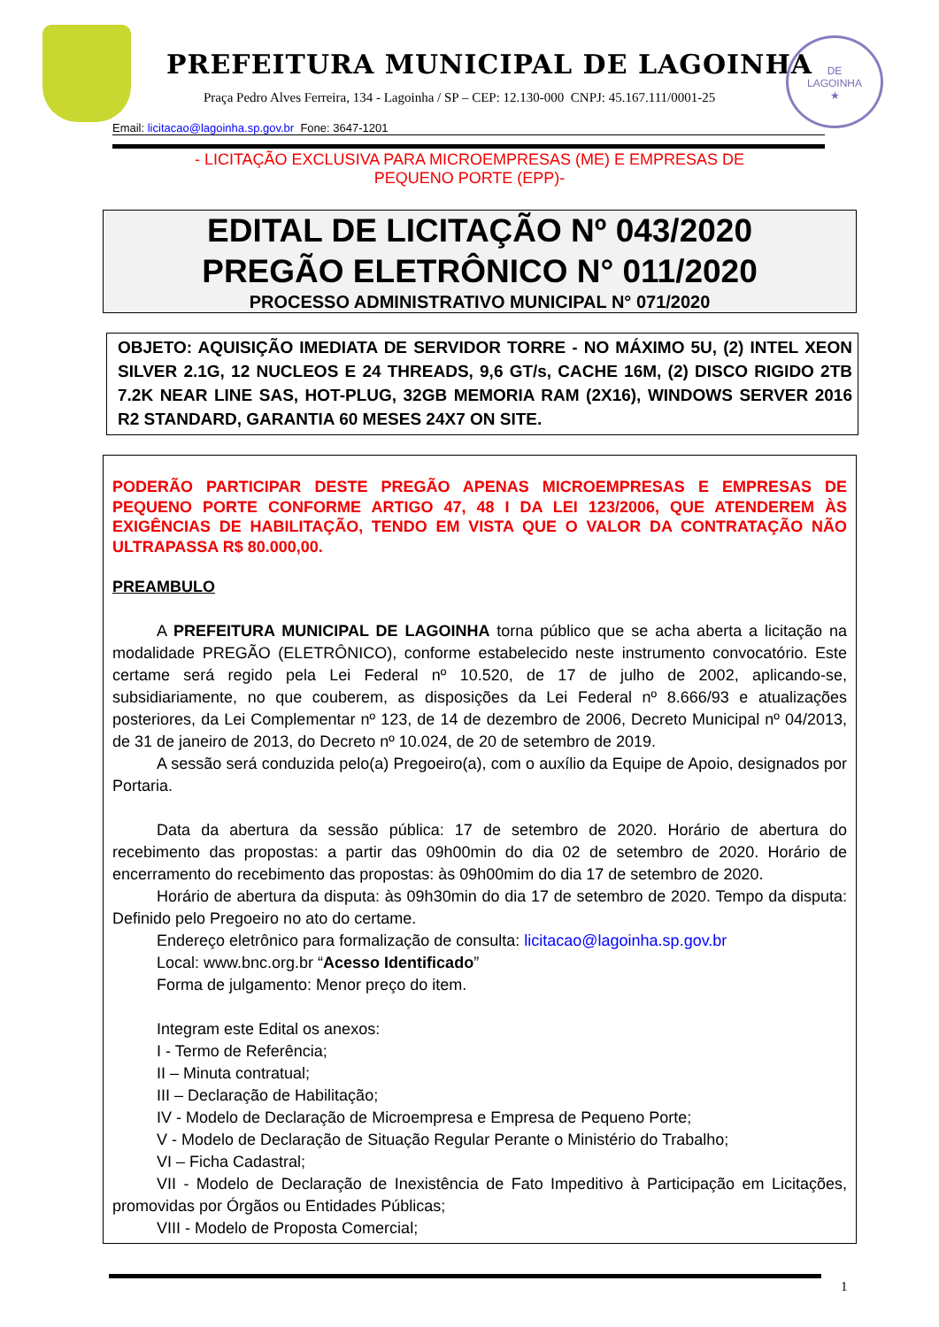PREFEITURA MUNICIPAL DE LAGOINHA
Praça Pedro Alves Ferreira, 134 - Lagoinha / SP – CEP: 12.130-000 CNPJ: 45.167.111/0001-25
DE
LAGOINHA
★
Email: licitacao@lagoinha.sp.gov.br Fone: 3647-1201
- LICITAÇÃO EXCLUSIVA PARA MICROEMPRESAS (ME) E EMPRESAS DE
PEQUENO PORTE (EPP)-
EDITAL DE LICITAÇÃO Nº 043/2020
PREGÃO ELETRÔNICO N° 011/2020
PROCESSO ADMINISTRATIVO MUNICIPAL N° 071/2020
OBJETO: AQUISIÇÃO IMEDIATA DE SERVIDOR TORRE - NO MÁXIMO 5U, (2) INTEL XEON SILVER 2.1G, 12 NUCLEOS E 24 THREADS, 9,6 GT/s, CACHE 16M, (2) DISCO RIGIDO 2TB 7.2K NEAR LINE SAS, HOT-PLUG, 32GB MEMORIA RAM (2X16), WINDOWS SERVER 2016 R2 STANDARD, GARANTIA 60 MESES 24X7 ON SITE.
PODERÃO PARTICIPAR DESTE PREGÃO APENAS MICROEMPRESAS E EMPRESAS DE PEQUENO PORTE CONFORME ARTIGO 47, 48 I DA LEI 123/2006, QUE ATENDEREM ÀS EXIGÊNCIAS DE HABILITAÇÃO, TENDO EM VISTA QUE O VALOR DA CONTRATAÇÃO NÃO ULTRAPASSA R$ 80.000,00.
PREAMBULO
A PREFEITURA MUNICIPAL DE LAGOINHA torna público que se acha aberta a licitação na modalidade PREGÃO (ELETRÔNICO), conforme estabelecido neste instrumento convocatório. Este certame será regido pela Lei Federal nº 10.520, de 17 de julho de 2002, aplicando-se, subsidiariamente, no que couberem, as disposições da Lei Federal nº 8.666/93 e atualizações posteriores, da Lei Complementar nº 123, de 14 de dezembro de 2006, Decreto Municipal nº 04/2013, de 31 de janeiro de 2013, do Decreto nº 10.024, de 20 de setembro de 2019.
A sessão será conduzida pelo(a) Pregoeiro(a), com o auxílio da Equipe de Apoio, designados por Portaria.
Data da abertura da sessão pública: 17 de setembro de 2020. Horário de abertura do recebimento das propostas: a partir das 09h00min do dia 02 de setembro de 2020. Horário de encerramento do recebimento das propostas: às 09h00mim do dia 17 de setembro de 2020.
Horário de abertura da disputa: às 09h30min do dia 17 de setembro de 2020. Tempo da disputa: Definido pelo Pregoeiro no ato do certame.
Endereço eletrônico para formalização de consulta: licitacao@lagoinha.sp.gov.br
Local: www.bnc.org.br “Acesso Identificado”
Forma de julgamento: Menor preço do item.
Integram este Edital os anexos:
I - Termo de Referência;
II – Minuta contratual;
III – Declaração de Habilitação;
IV - Modelo de Declaração de Microempresa e Empresa de Pequeno Porte;
V - Modelo de Declaração de Situação Regular Perante o Ministério do Trabalho;
VI – Ficha Cadastral;
VII - Modelo de Declaração de Inexistência de Fato Impeditivo à Participação em Licitações, promovidas por Órgãos ou Entidades Públicas;
VIII - Modelo de Proposta Comercial;
1